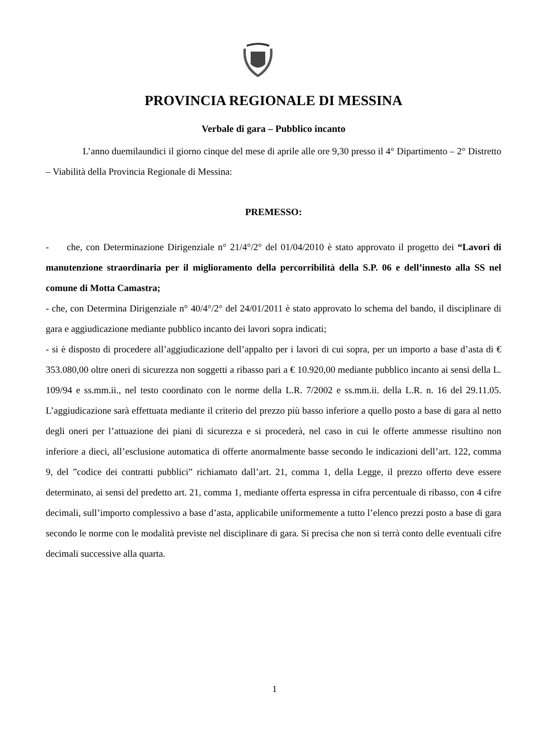PROVINCIA REGIONALE DI MESSINA
Verbale di gara – Pubblico incanto
L’anno duemilaundici il giorno cinque del mese di aprile alle ore 9,30 presso il 4° Dipartimento – 2° Distretto – Viabilità della Provincia Regionale di Messina:
PREMESSO:
- che, con Determinazione Dirigenziale n° 21/4°/2° del 01/04/2010 è stato approvato il progetto dei “Lavori di manutenzione straordinaria per il miglioramento della percorribilità della S.P. 06 e dell’innesto alla SS nel comune di Motta Camastra;
- che, con Determina Dirigenziale n° 40/4°/2° del 24/01/2011 è stato approvato lo schema del bando, il disciplinare di gara e aggiudicazione mediante pubblico incanto dei lavori sopra indicati;
- si è disposto di procedere all’aggiudicazione dell’appalto per i lavori di cui sopra, per un importo a base d’asta di € 353.080,00 oltre oneri di sicurezza non soggetti a ribasso pari a € 10.920,00 mediante pubblico incanto ai sensi della L. 109/94 e ss.mm.ii., nel testo coordinato con le norme della L.R. 7/2002 e ss.mm.ii. della L.R. n. 16 del 29.11.05. L’aggiudicazione sarà effettuata mediante il criterio del prezzo più basso inferiore a quello posto a base di gara al netto degli oneri per l’attuazione dei piani di sicurezza e si procederà, nel caso in cui le offerte ammesse risultino non inferiore a dieci, all’esclusione automatica di offerte anormalmente basse secondo le indicazioni dell’art. 122, comma 9, del ”codice dei contratti pubblici” richiamato dall’art. 21, comma 1, della Legge, il prezzo offerto deve essere determinato, ai sensi del predetto art. 21, comma 1, mediante offerta espressa in cifra percentuale di ribasso, con 4 cifre decimali, sull’importo complessivo a base d’asta, applicabile uniformemente a tutto l’elenco prezzi posto a base di gara secondo le norme con le modalità previste nel disciplinare di gara. Si precisa che non si terrà conto delle eventuali cifre decimali successive alla quarta.
1